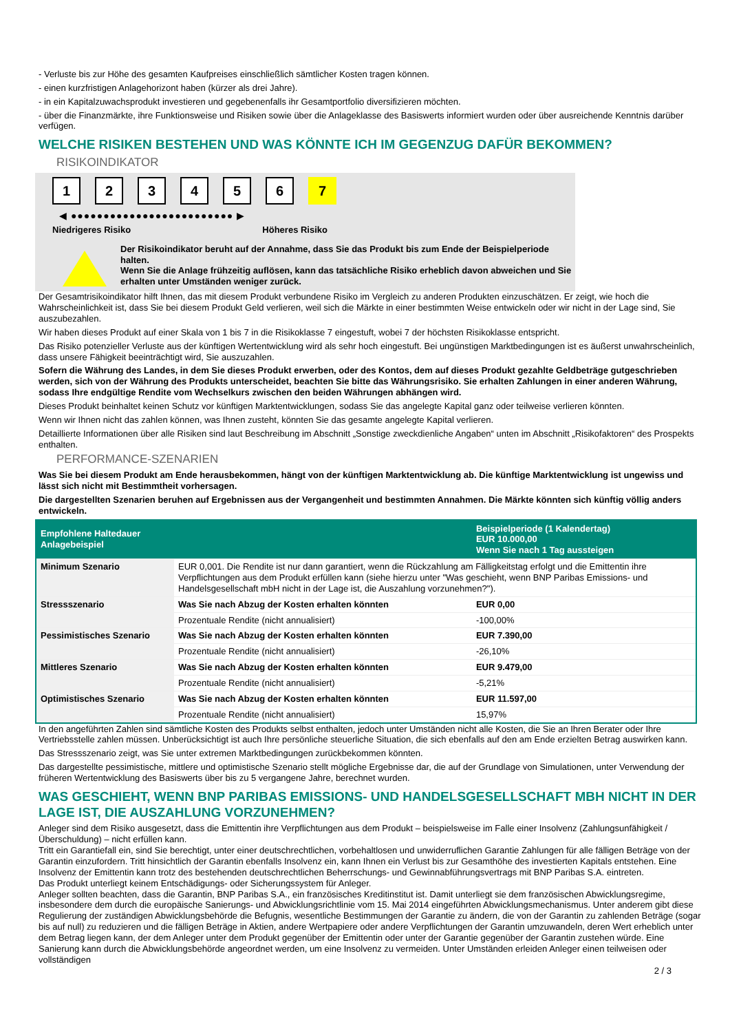- Verluste bis zur Höhe des gesamten Kaufpreises einschließlich sämtlicher Kosten tragen können.
- einen kurzfristigen Anlagehorizont haben (kürzer als drei Jahre).
- in ein Kapitalzuwachsprodukt investieren und gegebenenfalls ihr Gesamtportfolio diversifizieren möchten.
- über die Finanzmärkte, ihre Funktionsweise und Risiken sowie über die Anlageklasse des Basiswerts informiert wurden oder über ausreichende Kenntnis darüber verfügen.
WELCHE RISIKEN BESTEHEN UND WAS KÖNNTE ICH IM GEGENZUG DAFÜR BEKOMMEN?
RISIKOINDIKATOR
1 2 3 4 5 6 7
◀ ●●●●●●●●●●●●●●●●●●●●●●●●● ▶
Niedrigeres Risiko Höheres Risiko
Der Risikoindikator beruht auf der Annahme, dass Sie das Produkt bis zum Ende der Beispielperiode halten.
Wenn Sie die Anlage frühzeitig auflösen, kann das tatsächliche Risiko erheblich davon abweichen und Sie erhalten unter Umständen weniger zurück.
Der Gesamtrisikoindikator hilft Ihnen, das mit diesem Produkt verbundene Risiko im Vergleich zu anderen Produkten einzuschätzen. Er zeigt, wie hoch die Wahrscheinlichkeit ist, dass Sie bei diesem Produkt Geld verlieren, weil sich die Märkte in einer bestimmten Weise entwickeln oder wir nicht in der Lage sind, Sie auszubezahlen.
Wir haben dieses Produkt auf einer Skala von 1 bis 7 in die Risikoklasse 7 eingestuft, wobei 7 der höchsten Risikoklasse entspricht.
Das Risiko potenzieller Verluste aus der künftigen Wertentwicklung wird als sehr hoch eingestuft. Bei ungünstigen Marktbedingungen ist es äußerst unwahrscheinlich, dass unsere Fähigkeit beeinträchtigt wird, Sie auszuzahlen.
Sofern die Währung des Landes, in dem Sie dieses Produkt erwerben, oder des Kontos, dem auf dieses Produkt gezahlte Geldbeträge gutgeschrieben werden, sich von der Währung des Produkts unterscheidet, beachten Sie bitte das Währungsrisiko. Sie erhalten Zahlungen in einer anderen Währung, sodass Ihre endgültige Rendite vom Wechselkurs zwischen den beiden Währungen abhängen wird.
Dieses Produkt beinhaltet keinen Schutz vor künftigen Marktentwicklungen, sodass Sie das angelegte Kapital ganz oder teilweise verlieren könnten.
Wenn wir Ihnen nicht das zahlen können, was Ihnen zusteht, könnten Sie das gesamte angelegte Kapital verlieren.
Detaillierte Informationen über alle Risiken sind laut Beschreibung im Abschnitt „Sonstige zweckdienliche Angaben“ unten im Abschnitt „Risikofaktoren“ des Prospekts enthalten.
PERFORMANCE-SZENARIEN
Was Sie bei diesem Produkt am Ende herausbekommen, hängt von der künftigen Marktentwicklung ab. Die künftige Marktentwicklung ist ungewiss und lässt sich nicht mit Bestimmtheit vorhersagen.
Die dargestellten Szenarien beruhen auf Ergebnissen aus der Vergangenheit und bestimmten Annahmen. Die Märkte könnten sich künftig völlig anders entwickeln.
| Empfohlene Haltedauer Anlagebeispiel | | Beispielperiode (1 Kalendertag) EUR 10.000,00 Wenn Sie nach 1 Tag aussteigen |
| --- | --- | --- |
| Minimum Szenario | EUR 0,001. Die Rendite ist nur dann garantiert, wenn die Rückzahlung am Fälligkeitstag erfolgt und die Emittentin ihre Verpflichtungen aus dem Produkt erfüllen kann (siehe hierzu unter "Was geschieht, wenn BNP Paribas Emissions- und Handelsgesellschaft mbH nicht in der Lage ist, die Auszahlung vorzunehmen?"). | |
| Stressszenario | Was Sie nach Abzug der Kosten erhalten könnten | EUR 0,00 |
| | Prozentuale Rendite (nicht annualisiert) | -100,00% |
| Pessimistisches Szenario | Was Sie nach Abzug der Kosten erhalten könnten | EUR 7.390,00 |
| | Prozentuale Rendite (nicht annualisiert) | -26,10% |
| Mittleres Szenario | Was Sie nach Abzug der Kosten erhalten könnten | EUR 9.479,00 |
| | Prozentuale Rendite (nicht annualisiert) | -5,21% |
| Optimistisches Szenario | Was Sie nach Abzug der Kosten erhalten könnten | EUR 11.597,00 |
| | Prozentuale Rendite (nicht annualisiert) | 15,97% |
In den angeführten Zahlen sind sämtliche Kosten des Produkts selbst enthalten, jedoch unter Umständen nicht alle Kosten, die Sie an Ihren Berater oder Ihre Vertriebsstelle zahlen müssen. Unberücksichtigt ist auch Ihre persönliche steuerliche Situation, die sich ebenfalls auf den am Ende erzielten Betrag auswirken kann.
Das Stressszenario zeigt, was Sie unter extremen Marktbedingungen zurückbekommen könnten.
Das dargestellte pessimistische, mittlere und optimistische Szenario stellt mögliche Ergebnisse dar, die auf der Grundlage von Simulationen, unter Verwendung der früheren Wertentwicklung des Basiswerts über bis zu 5 vergangene Jahre, berechnet wurden.
WAS GESCHIEHT, WENN BNP PARIBAS EMISSIONS- UND HANDELSGESELLSCHAFT MBH NICHT IN DER LAGE IST, DIE AUSZAHLUNG VORZUNEHMEN?
Anleger sind dem Risiko ausgesetzt, dass die Emittentin ihre Verpflichtungen aus dem Produkt – beispielsweise im Falle einer Insolvenz (Zahlungsunfähigkeit / Überschuldung) – nicht erfüllen kann.
Tritt ein Garantiefall ein, sind Sie berechtigt, unter einer deutschrechtlichen, vorbehaltlosen und unwiderruflichen Garantie Zahlungen für alle fälligen Beträge von der Garantin einzufordern. Tritt hinsichtlich der Garantin ebenfalls Insolvenz ein, kann Ihnen ein Verlust bis zur Gesamthöhe des investierten Kapitals entstehen. Eine Insolvenz der Emittentin kann trotz des bestehenden deutschrechtlichen Beherrschungs- und Gewinnabführungsvertrags mit BNP Paribas S.A. eintreten.
Das Produkt unterliegt keinem Entschädigungs- oder Sicherungssystem für Anleger.
Anleger sollten beachten, dass die Garantin, BNP Paribas S.A., ein französisches Kreditinstitut ist. Damit unterliegt sie dem französischen Abwicklungsregime, insbesondere dem durch die europäische Sanierungs- und Abwicklungsrichtlinie vom 15. Mai 2014 eingeführten Abwicklungsmechanismus. Unter anderem gibt diese Regulierung der zuständigen Abwicklungsbehörde die Befugnis, wesentliche Bestimmungen der Garantie zu ändern, die von der Garantin zu zahlenden Beträge (sogar bis auf null) zu reduzieren und die fälligen Beträge in Aktien, andere Wertpapiere oder andere Verpflichtungen der Garantin umzuwandeln, deren Wert erheblich unter dem Betrag liegen kann, der dem Anleger unter dem Produkt gegenüber der Emittentin oder unter der Garantie gegenüber der Garantin zustehen würde. Eine Sanierung kann durch die Abwicklungsbehörde angeordnet werden, um eine Insolvenz zu vermeiden. Unter Umständen erleiden Anleger einen teilweisen oder vollständigen
2 / 3